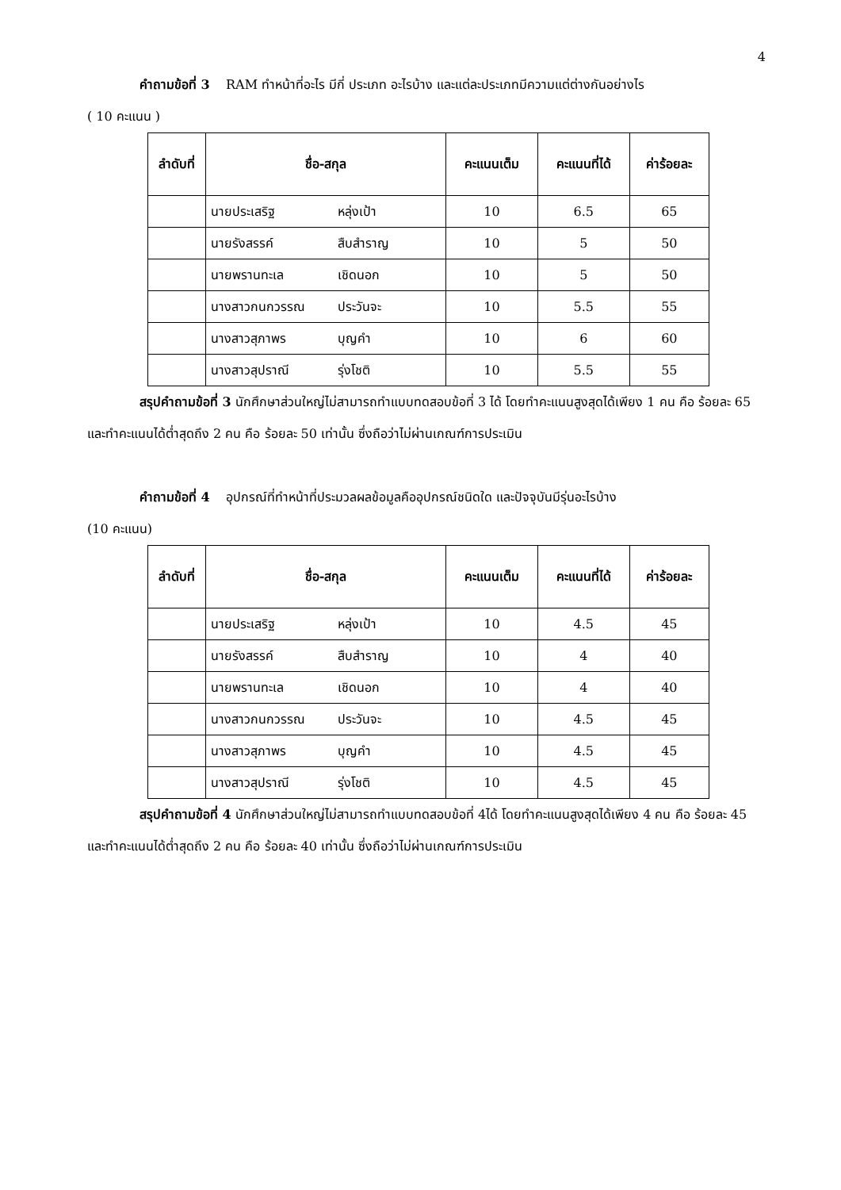4
คำถามข้อที่ 3 RAM ทำหน้าที่อะไร มีกี่ ประเภท อะไรบ้าง และแต่ละประเภทมีความแต่ต่างกันอย่างไร
( 10 คะแนน )
| ลำดับที่ | ชื่อ-สกุล | คะแนนเต็ม | คะแนนที่ได้ | ค่าร้อยละ |
| --- | --- | --- | --- | --- |
| | นายประเสริฐ หลุ่งเป้า | 10 | 6.5 | 65 |
| | นายรังสรรค์ สืบสำราญ | 10 | 5 | 50 |
| | นายพรานทะเล เชิดนอก | 10 | 5 | 50 |
| | นางสาวกนกวรรณ ประวันจะ | 10 | 5.5 | 55 |
| | นางสาวสุภาพร บุญคำ | 10 | 6 | 60 |
| | นางสาวสุปราณี รุ่งโชติ | 10 | 5.5 | 55 |
สรุปคำถามข้อที่ 3 นักศึกษาส่วนใหญ่ไม่สามารถทำแบบทดสอบข้อที่ 3 ได้ โดยทำคะแนนสูงสุดได้เพียง 1 คน คือ ร้อยละ 65 และทำคะแนนได้ต่ำสุดถึง 2 คน คือ ร้อยละ 50 เท่านั้น ซึ่งถือว่าไม่ผ่านเกณฑ์การประเมิน
คำถามข้อที่ 4 อุปกรณ์ที่ทำหน้าที่ประมวลผลข้อมูลคืออุปกรณ์ชนิดใด และปัจจุบันมีรุ่นอะไรบ้าง
(10 คะแนน)
| ลำดับที่ | ชื่อ-สกุล | คะแนนเต็ม | คะแนนที่ได้ | ค่าร้อยละ |
| --- | --- | --- | --- | --- |
| | นายประเสริฐ หลุ่งเป้า | 10 | 4.5 | 45 |
| | นายรังสรรค์ สืบสำราญ | 10 | 4 | 40 |
| | นายพรานทะเล เชิดนอก | 10 | 4 | 40 |
| | นางสาวกนกวรรณ ประวันจะ | 10 | 4.5 | 45 |
| | นางสาวสุภาพร บุญคำ | 10 | 4.5 | 45 |
| | นางสาวสุปราณี รุ่งโชติ | 10 | 4.5 | 45 |
สรุปคำถามข้อที่ 4 นักศึกษาส่วนใหญ่ไม่สามารถทำแบบทดสอบข้อที่ 4ได้ โดยทำคะแนนสูงสุดได้เพียง 4 คน คือ ร้อยละ 45 และทำคะแนนได้ต่ำสุดถึง 2 คน คือ ร้อยละ 40 เท่านั้น ซึ่งถือว่าไม่ผ่านเกณฑ์การประเมิน